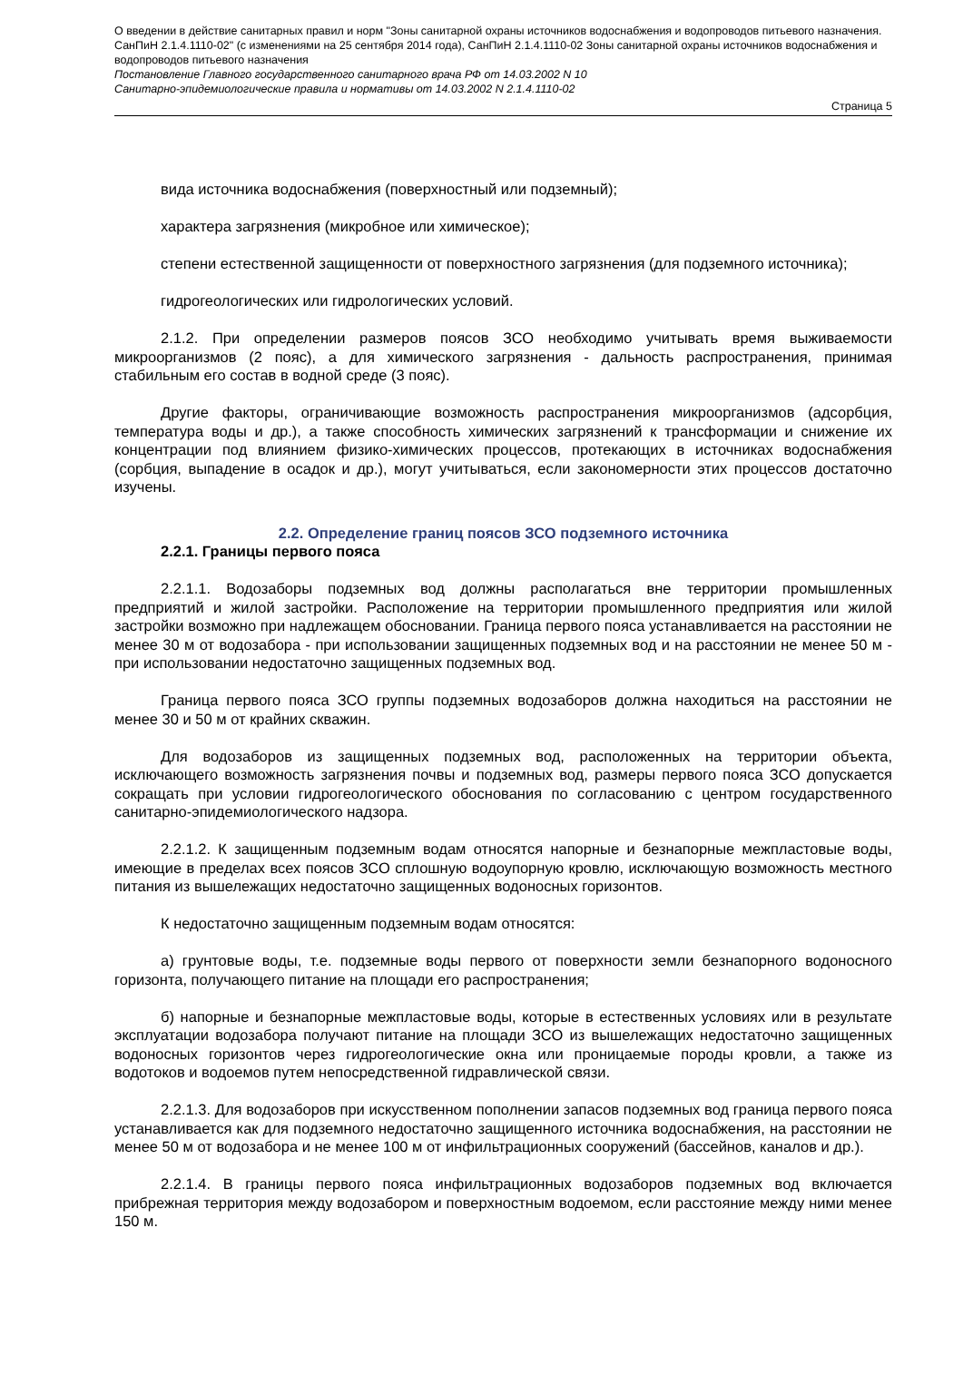О введении в действие санитарных правил и норм "Зоны санитарной охраны источников водоснабжения и водопроводов питьевого назначения. СанПиН 2.1.4.1110-02" (с изменениями на 25 сентября 2014 года), СанПиН 2.1.4.1110-02 Зоны санитарной охраны источников водоснабжения и водопроводов питьевого назначения
Постановление Главного государственного санитарного врача РФ от 14.03.2002 N 10
Санитарно-эпидемиологические правила и нормативы от 14.03.2002 N 2.1.4.1110-02
Страница 5
вида источника водоснабжения (поверхностный или подземный);
характера загрязнения (микробное или химическое);
степени естественной защищенности от поверхностного загрязнения (для подземного источника);
гидрогеологических или гидрологических условий.
2.1.2. При определении размеров поясов ЗСО необходимо учитывать время выживаемости микроорганизмов (2 пояс), а для химического загрязнения - дальность распространения, принимая стабильным его состав в водной среде (3 пояс).
Другие факторы, ограничивающие возможность распространения микроорганизмов (адсорбция, температура воды и др.), а также способность химических загрязнений к трансформации и снижение их концентрации под влиянием физико-химических процессов, протекающих в источниках водоснабжения (сорбция, выпадение в осадок и др.), могут учитываться, если закономерности этих процессов достаточно изучены.
2.2. Определение границ поясов ЗСО подземного источника
2.2.1. Границы первого пояса
2.2.1.1. Водозаборы подземных вод должны располагаться вне территории промышленных предприятий и жилой застройки. Расположение на территории промышленного предприятия или жилой застройки возможно при надлежащем обосновании. Граница первого пояса устанавливается на расстоянии не менее 30 м от водозабора - при использовании защищенных подземных вод и на расстоянии не менее 50 м - при использовании недостаточно защищенных подземных вод.
Граница первого пояса ЗСО группы подземных водозаборов должна находиться на расстоянии не менее 30 и 50 м от крайних скважин.
Для водозаборов из защищенных подземных вод, расположенных на территории объекта, исключающего возможность загрязнения почвы и подземных вод, размеры первого пояса ЗСО допускается сокращать при условии гидрогеологического обоснования по согласованию с центром государственного санитарно-эпидемиологического надзора.
2.2.1.2. К защищенным подземным водам относятся напорные и безнапорные межпластовые воды, имеющие в пределах всех поясов ЗСО сплошную водоупорную кровлю, исключающую возможность местного питания из вышележащих недостаточно защищенных водоносных горизонтов.
К недостаточно защищенным подземным водам относятся:
а) грунтовые воды, т.е. подземные воды первого от поверхности земли безнапорного водоносного горизонта, получающего питание на площади его распространения;
б) напорные и безнапорные межпластовые воды, которые в естественных условиях или в результате эксплуатации водозабора получают питание на площади ЗСО из вышележащих недостаточно защищенных водоносных горизонтов через гидрогеологические окна или проницаемые породы кровли, а также из водотоков и водоемов путем непосредственной гидравлической связи.
2.2.1.3. Для водозаборов при искусственном пополнении запасов подземных вод граница первого пояса устанавливается как для подземного недостаточно защищенного источника водоснабжения, на расстоянии не менее 50 м от водозабора и не менее 100 м от инфильтрационных сооружений (бассейнов, каналов и др.).
2.2.1.4. В границы первого пояса инфильтрационных водозаборов подземных вод включается прибрежная территория между водозабором и поверхностным водоемом, если расстояние между ними менее 150 м.